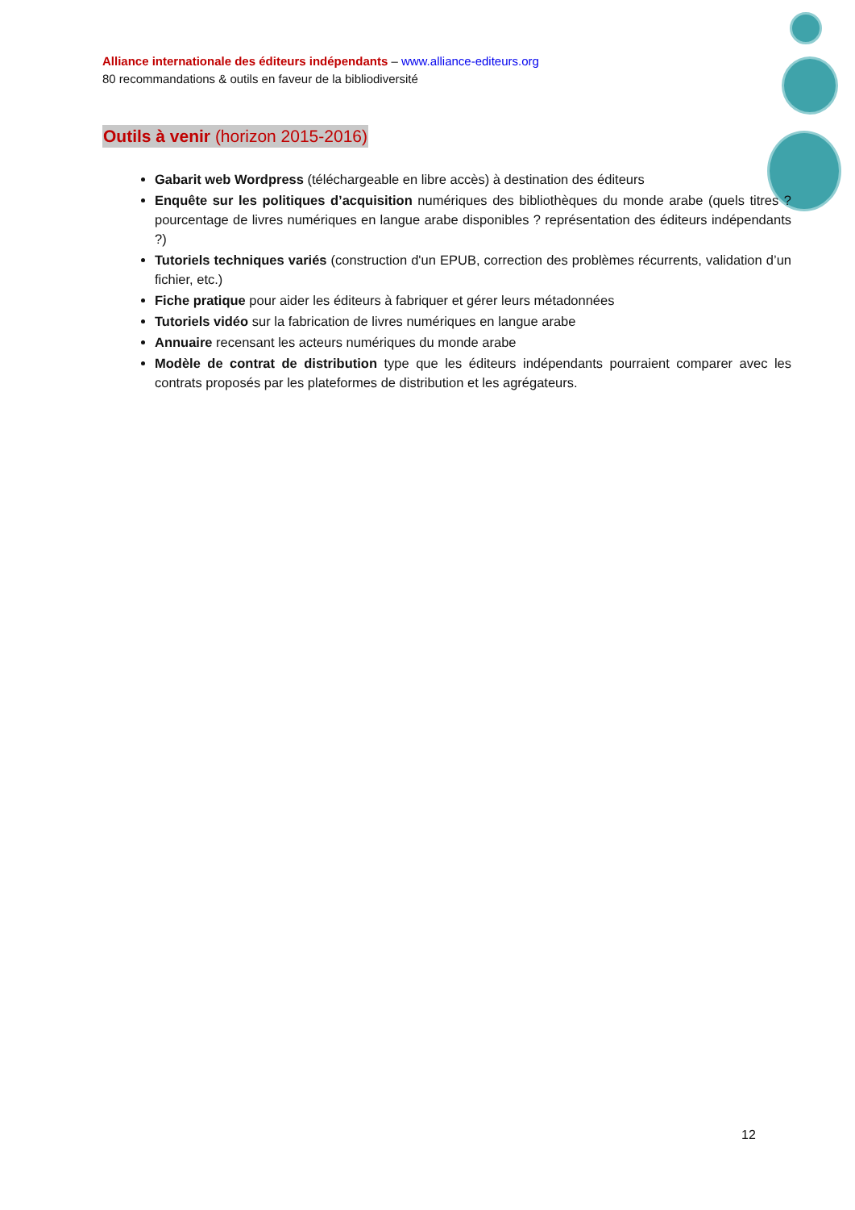Alliance internationale des éditeurs indépendants – www.alliance-editeurs.org
80 recommandations & outils en faveur de la bibliodiversité
Outils à venir (horizon 2015-2016)
Gabarit web Wordpress (téléchargeable en libre accès) à destination des éditeurs
Enquête sur les politiques d’acquisition numériques des bibliothèques du monde arabe (quels titres ? pourcentage de livres numériques en langue arabe disponibles ? représentation des éditeurs indépendants ?)
Tutoriels techniques variés (construction d'un EPUB, correction des problèmes récurrents, validation d’un fichier, etc.)
Fiche pratique pour aider les éditeurs à fabriquer et gérer leurs métadonnées
Tutoriels vidéo sur la fabrication de livres numériques en langue arabe
Annuaire recensant les acteurs numériques du monde arabe
Modèle de contrat de distribution type que les éditeurs indépendants pourraient comparer avec les contrats proposés par les plateformes de distribution et les agrégateurs.
12